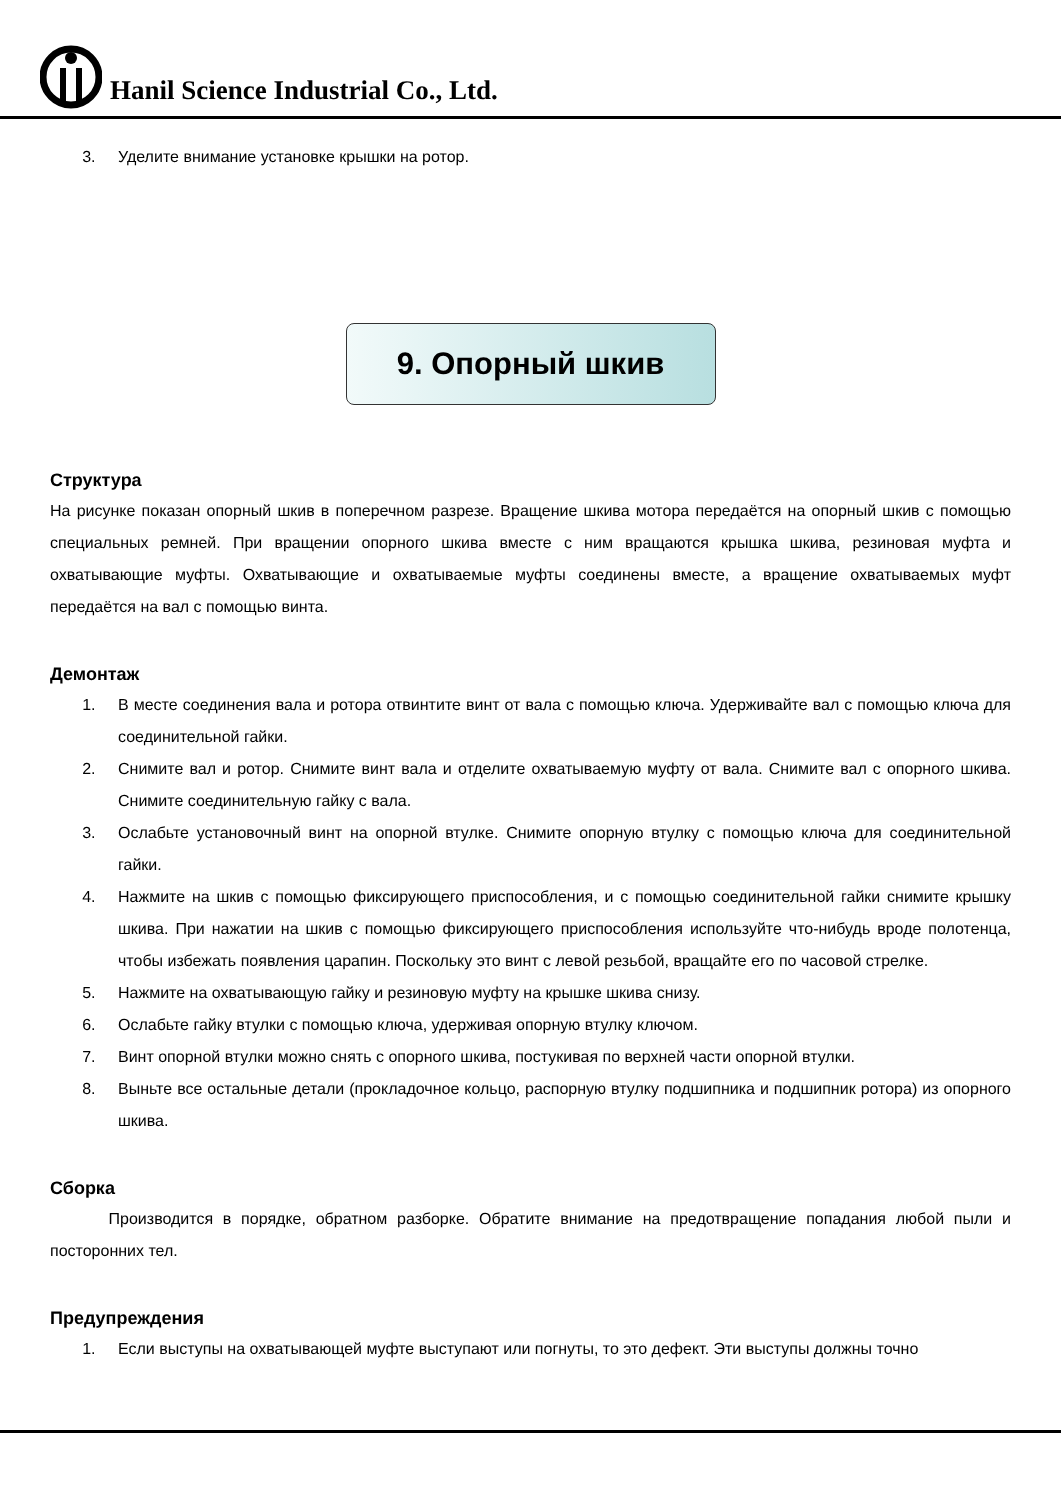Hanil Science Industrial Co., Ltd.
3. Уделите внимание установке крышки на ротор.
9. Опорный шкив
Структура
На рисунке показан опорный шкив в поперечном разрезе. Вращение шкива мотора передаётся на опорный шкив с помощью специальных ремней. При вращении опорного шкива вместе с ним вращаются крышка шкива, резиновая муфта и охватывающие муфты. Охватывающие и охватываемые муфты соединены вместе, а вращение охватываемых муфт передаётся на вал с помощью винта.
Демонтаж
1. В месте соединения вала и ротора отвинтите винт от вала с помощью ключа. Удерживайте вал с помощью ключа для соединительной гайки.
2. Снимите вал и ротор. Снимите винт вала и отделите охватываемую муфту от вала. Снимите вал с опорного шкива. Снимите соединительную гайку с вала.
3. Ослабьте установочный винт на опорной втулке. Снимите опорную втулку с помощью ключа для соединительной гайки.
4. Нажмите на шкив с помощью фиксирующего приспособления, и с помощью соединительной гайки снимите крышку шкива. При нажатии на шкив с помощью фиксирующего приспособления используйте что-нибудь вроде полотенца, чтобы избежать появления царапин. Поскольку это винт с левой резьбой, вращайте его по часовой стрелке.
5. Нажмите на охватывающую гайку и резиновую муфту на крышке шкива снизу.
6. Ослабьте гайку втулки с помощью ключа, удерживая опорную втулку ключом.
7. Винт опорной втулки можно снять с опорного шкива, постукивая по верхней части опорной втулки.
8. Выньте все остальные детали (прокладочное кольцо, распорную втулку подшипника и подшипник ротора) из опорного шкива.
Сборка
Производится в порядке, обратном разборке. Обратите внимание на предотвращение попадания любой пыли и посторонних тел.
Предупреждения
1. Если выступы на охватывающей муфте выступают или погнуты, то это дефект. Эти выступы должны точно